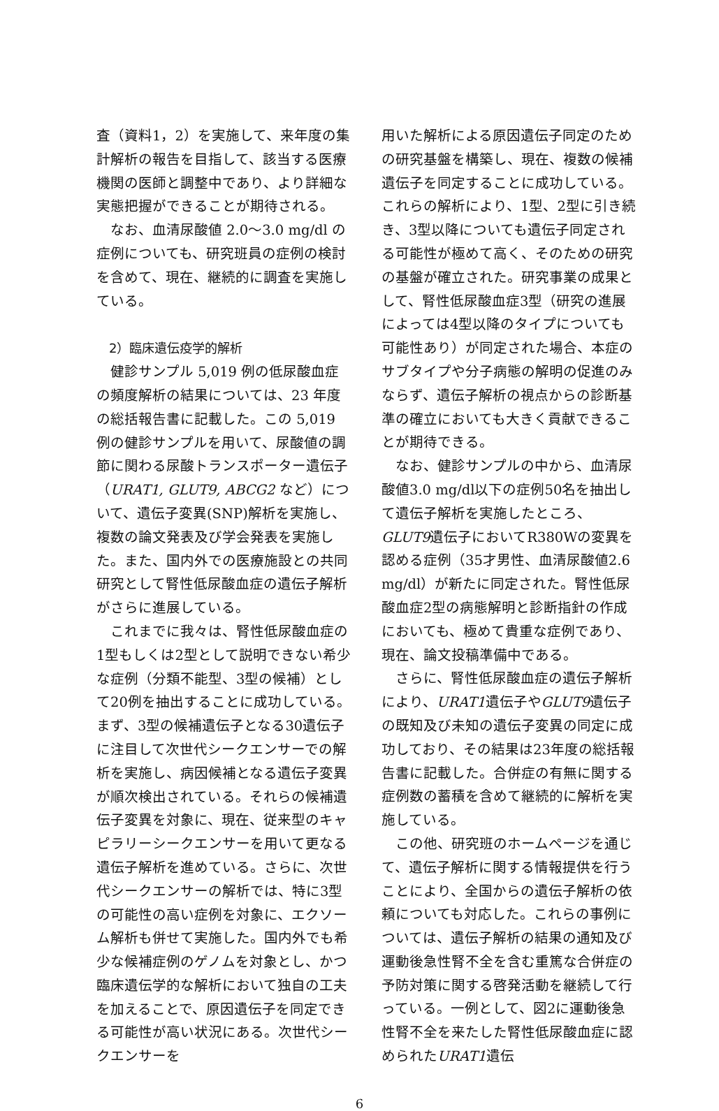査（資料1，2）を実施して、来年度の集計解析の報告を目指して、該当する医療機関の医師と調整中であり、より詳細な実態把握ができることが期待される。
　なお、血清尿酸値 2.0～3.0 mg/dl の症例についても、研究班員の症例の検討を含めて、現在、継続的に調査を実施している。
　2）臨床遺伝疫学的解析
　健診サンプル 5,019 例の低尿酸血症の頻度解析の結果については、23 年度の総括報告書に記載した。この 5,019 例の健診サンプルを用いて、尿酸値の調節に関わる尿酸トランスポーター遺伝子（URAT1, GLUT9, ABCG2 など）について、遺伝子変異(SNP)解析を実施し、複数の論文発表及び学会発表を実施した。また、国内外での医療施設との共同研究として腎性低尿酸血症の遺伝子解析がさらに進展している。
　これまでに我々は、腎性低尿酸血症の1型もしくは2型として説明できない希少な症例（分類不能型、3型の候補）として20例を抽出することに成功している。まず、3型の候補遺伝子となる30遺伝子に注目して次世代シークエンサーでの解析を実施し、病因候補となる遺伝子変異が順次検出されている。それらの候補遺伝子変異を対象に、現在、従来型のキャピラリーシークエンサーを用いて更なる遺伝子解析を進めている。さらに、次世代シークエンサーの解析では、特に3型の可能性の高い症例を対象に、エクソーム解析も併せて実施した。国内外でも希少な候補症例のゲノムを対象とし、かつ臨床遺伝学的な解析において独自の工夫を加えることで、原因遺伝子を同定できる可能性が高い状況にある。次世代シークエンサーを
用いた解析による原因遺伝子同定のための研究基盤を構築し、現在、複数の候補遺伝子を同定することに成功している。これらの解析により、1型、2型に引き続き、3型以降についても遺伝子同定される可能性が極めて高く、そのための研究の基盤が確立された。研究事業の成果として、腎性低尿酸血症3型（研究の進展によっては4型以降のタイプについても可能性あり）が同定された場合、本症のサブタイプや分子病態の解明の促進のみならず、遺伝子解析の視点からの診断基準の確立においても大きく貢献できることが期待できる。
　なお、健診サンプルの中から、血清尿酸値3.0 mg/dl以下の症例50名を抽出して遺伝子解析を実施したところ、GLUT9遺伝子においてR380Wの変異を認める症例（35才男性、血清尿酸値2.6 mg/dl）が新たに同定された。腎性低尿酸血症2型の病態解明と診断指針の作成においても、極めて貴重な症例であり、現在、論文投稿準備中である。
　さらに、腎性低尿酸血症の遺伝子解析により、URAT1遺伝子やGLUT9遺伝子の既知及び未知の遺伝子変異の同定に成功しており、その結果は23年度の総括報告書に記載した。合併症の有無に関する症例数の蓄積を含めて継続的に解析を実施している。
　この他、研究班のホームページを通じて、遺伝子解析に関する情報提供を行うことにより、全国からの遺伝子解析の依頼についても対応した。これらの事例については、遺伝子解析の結果の通知及び運動後急性腎不全を含む重篤な合併症の予防対策に関する啓発活動を継続して行っている。一例として、図2に運動後急性腎不全を来たした腎性低尿酸血症に認められたURAT1遺伝
6